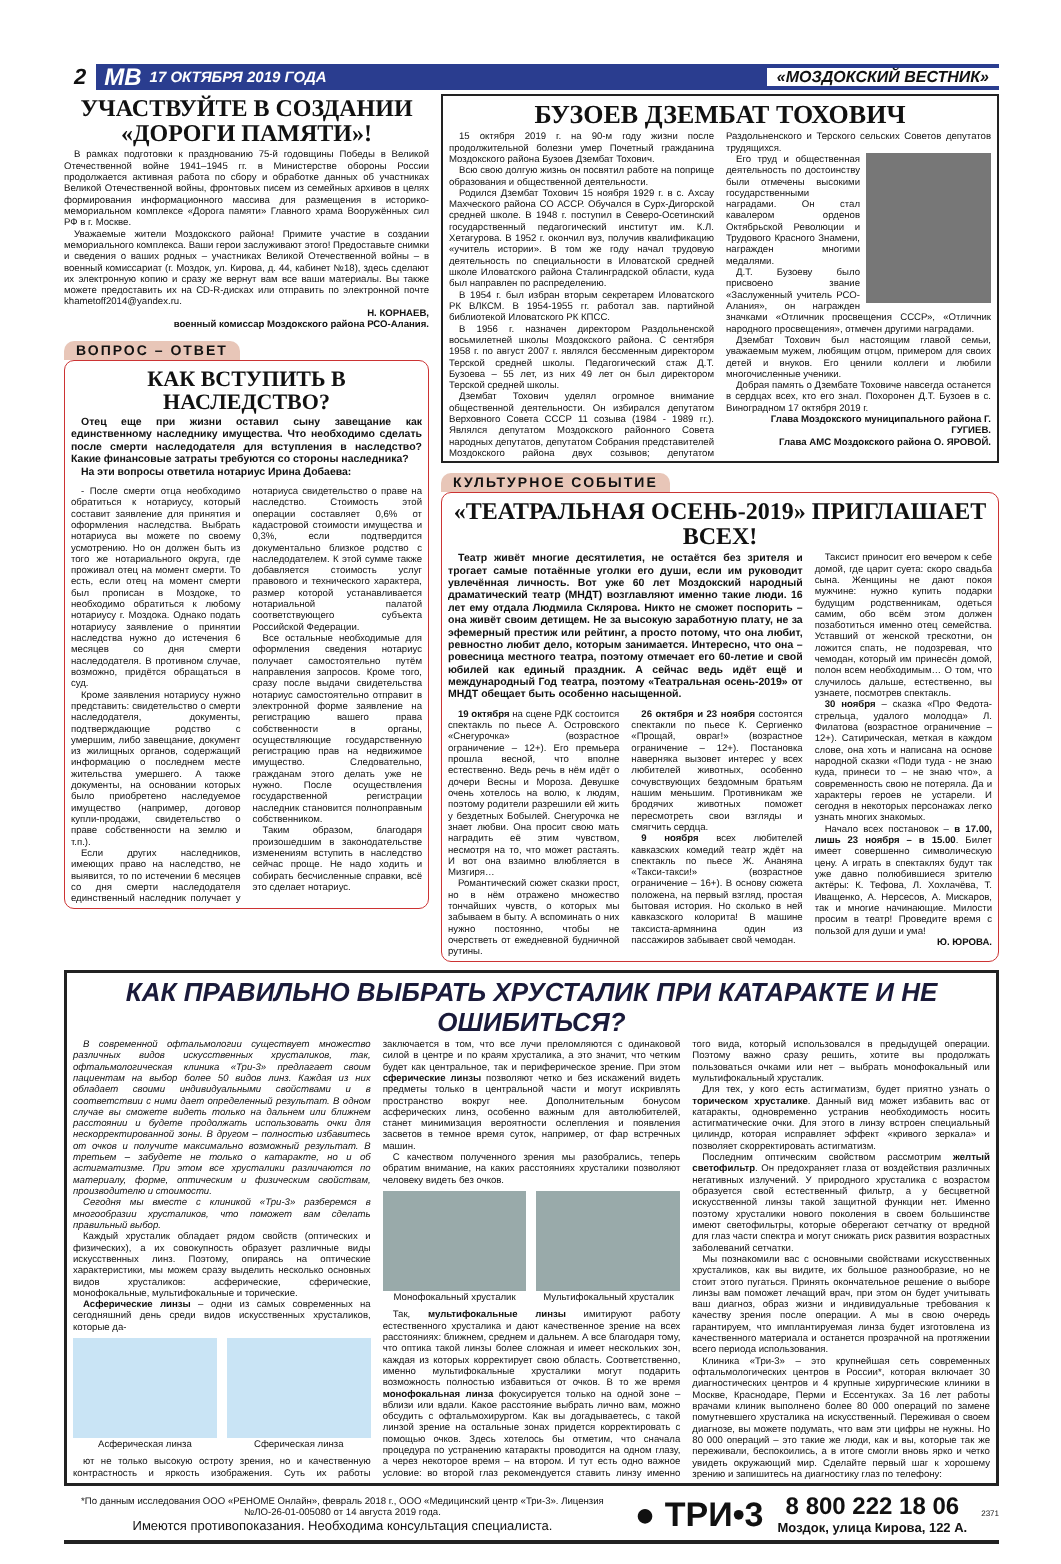2 МВ 17 ОКТЯБРЯ 2019 ГОДА «МОЗДОКСКИЙ ВЕСТНИК»
УЧАСТВУЙТЕ В СОЗДАНИИ «ДОРОГИ ПАМЯТИ»!
В рамках подготовки к празднованию 75-й годовщины Победы в Великой Отечественной войне 1941–1945 гг. в Министерстве обороны России продолжается активная работа по сбору и обработке данных об участниках Великой Отечественной войны, фронтовых писем из семейных архивов в целях формирования информационного массива для размещения в историко-мемориальном комплексе «Дорога памяти» Главного храма Вооружённых сил РФ в г. Москве.
Уважаемые жители Моздокского района! Примите участие в создании мемориального комплекса. Ваши герои заслуживают этого! Предоставьте снимки и сведения о ваших родных – участниках Великой Отечественной войны – в военный комиссариат (г. Моздок, ул. Кирова, д. 44, кабинет №18), здесь сделают их электронную копию и сразу же вернут вам все ваши материалы. Вы также можете предоставить их на CD-R-дисках или отправить по электронной почте khametoff2014@yandex.ru.
Н. КОРНАЕВ,
военный комиссар Моздокского района РСО-Алания.
ВОПРОС – ОТВЕТ
КАК ВСТУПИТЬ В НАСЛЕДСТВО?
Отец еще при жизни оставил сыну завещание как единственному наследнику имущества. Что необходимо сделать после смерти наследодателя для вступления в наследство? Какие финансовые затраты требуются со стороны наследника?
На эти вопросы ответила нотариус Ирина Добаева:
- После смерти отца необходимо обратиться к нотариусу, который составит заявление для принятия и оформления наследства. Выбрать нотариуса вы можете по своему усмотрению. Но он должен быть из того же нотариального округа, где проживал отец на момент смерти. То есть, если отец на момент смерти был прописан в Моздоке, то необходимо обратиться к любому нотариусу г. Моздока. Однако подать нотариусу заявление о принятии наследства нужно до истечения 6 месяцев со дня смерти наследодателя. В противном случае, возможно, придётся обращаться в суд.
Кроме заявления нотариусу нужно представить: свидетельство о смерти наследодателя, документы, подтверждающие родство с умершим, либо завещание, документ из жилищных органов, содержащий информацию о последнем месте жительства умершего. А также документы, на основании которых было приобретено наследуемое имущество (например, договор купли-продажи, свидетельство о праве собственности на землю и т.п.).
Если других наследников, имеющих право на наследство, не выявится, то по истечении 6 месяцев со дня смерти наследодателя единственный наследник получает у нотариуса свидетельство о праве на наследство. Стоимость этой операции составляет 0,6% от кадастровой стоимости имущества и 0,3%, если подтвердится документально близкое родство с наследодателем. К этой сумме также добавляется стоимость услуг правового и технического характера, размер которой устанавливается нотариальной палатой соответствующего субъекта Российской Федерации.
Все остальные необходимые для оформления сведения нотариус получает самостоятельно путём направления запросов. Кроме того, сразу после выдачи свидетельства нотариус самостоятельно отправит в электронной форме заявление на регистрацию вашего права собственности в органы, осуществляющие государственную регистрацию прав на недвижимое имущество. Следовательно, гражданам этого делать уже не нужно. После осуществления государственной регистрации наследник становится полноправным собственником.
Таким образом, благодаря произошедшим в законодательстве изменениям вступить в наследство сейчас проще. Не надо ходить и собирать бесчисленные справки, всё это сделает нотариус.
БУЗОЕВ ДЗЕМБАТ ТОХОВИЧ
15 октября 2019 г. на 90-м году жизни после продолжительной болезни умер Почетный гражданина Моздокского района Бузоев Дзембат Тохович.
Всю свою долгую жизнь он посвятил работе на поприще образования и общественной деятельности.
Родился Дзембат Тохович 15 ноября 1929 г. в с. Ахсау Махческого района СО АССР. Обучался в Сурх-Дигорской средней школе. В 1948 г. поступил в Северо-Осетинский государственный педагогический институт им. К.Л. Хетагурова. В 1952 г. окончил вуз, получив квалификацию «учитель истории». В том же году начал трудовую деятельность по специальности в Иловатской средней школе Иловатского района Сталинградской области, куда был направлен по распределению.
В 1954 г. был избран вторым секретарем Иловатского РК ВЛКСМ. В 1954-1955 гг. работал зав. партийной библиотекой Иловатского РК КПСС.
В 1956 г. назначен директором Раздольненской восьмилетней школы Моздокского района. С сентября 1958 г. по август 2007 г. являлся бессменным директором Терской средней школы. Педагогический стаж Д.Т. Бузоева – 55 лет, из них 49 лет он был директором Терской средней школы.
Дзембат Тохович уделял огромное внимание общественной деятельности. Он избирался депутатом Верховного Совета СССР 11 созыва (1984 - 1989 гг.). Являлся депутатом Моздокского районного Совета народных депутатов, депутатом Собрания представителей Моздокского района двух созывов; депутатом Раздольненского и Терского сельских Советов депутатов трудящихся.
Его труд и общественная деятельность по достоинству были отмечены высокими государственными наградами. Он стал кавалером орденов Октябрьской Революции и Трудового Красного Знамени, награжден многими медалями.
Д.Т. Бузоеву было присвоено звание «Заслуженный учитель РСО-Алания», он награжден значками «Отличник просвещения СССР», «Отличник народного просвещения», отмечен другими наградами.
Дзембат Тохович был настоящим главой семьи, уважаемым мужем, любящим отцом, примером для своих детей и внуков. Его ценили коллеги и любили многочисленные ученики.
Добрая память о Дзембате Тоховиче навсегда останется в сердцах всех, кто его знал. Похоронен Д.Т. Бузоев в с. Виноградном 17 октября 2019 г.
Глава Моздокского муниципального района Г. ГУГИЕВ.
Глава АМС Моздокского района О. ЯРОВОЙ.
КУЛЬТУРНОЕ СОБЫТИЕ
«ТЕАТРАЛЬНАЯ ОСЕНЬ-2019» ПРИГЛАШАЕТ ВСЕХ!
Театр живёт многие десятилетия, не остаётся без зрителя и трогает самые потаённые уголки его души, если им руководит увлечённая личность. Вот уже 60 лет Моздокский народный драматический театр (МНДТ) возглавляют именно такие люди. 16 лет ему отдала Людмила Склярова. Никто не сможет поспорить – она живёт своим детищем. Не за высокую заработную плату, не за эфемерный престиж или рейтинг, а просто потому, что она любит, ревностно любит дело, которым занимается. Интересно, что она – ровесница местного театра, поэтому отмечает его 60-летие и свой юбилей как единый праздник. А сейчас ведь идёт ещё и международный Год театра, поэтому «Театральная осень-2019» от МНДТ обещает быть особенно насыщенной.
19 октября на сцене РДК состоится спектакль по пьесе А. Островского «Снегурочка» (возрастное ограничение – 12+). Его премьера прошла весной, что вполне естественно. Ведь речь в нём идёт о дочери Весны и Мороза. Девушке очень хотелось на волю, к людям, поэтому родители разрешили ей жить у бездетных Бобылей. Снегурочка не знает любви. Она просит свою мать наградить её этим чувством, несмотря на то, что может растаять. И вот она взаимно влюбляется в Мизгиря…
Романтический сюжет сказки прост, но в нём отражено множество тончайших чувств, о которых мы забываем в быту. А вспоминать о них нужно постоянно, чтобы не очерстветь от ежедневной будничной рутины.
26 октября и 23 ноября состоятся спектакли по пьесе К. Сергиенко «Прощай, овраг!» (возрастное ограничение – 12+). Постановка наверняка вызовет интерес у всех любителей животных, особенно сочувствующих бездомным братьям нашим меньшим. Противникам же бродячих животных поможет пересмотреть свои взгляды и смягчить сердца.
9 ноября всех любителей кавказских комедий театр ждёт на спектакль по пьесе Ж. Ананяна «Такси-такси!» (возрастное ограничение – 16+). В основу сюжета положена, на первый взгляд, простая бытовая история. Но сколько в ней кавказского колорита! В машине таксиста-армянина один из пассажиров забывает свой чемодан.
Таксист приносит его вечером к себе домой, где царит суета: скоро свадьба сына. Женщины не дают покоя мужчине: нужно купить подарки будущим родственникам, одеться самим, обо всём этом должен позаботиться именно отец семейства. Уставший от женской трескотни, он ложится спать, не подозревая, что чемодан, который им принесён домой, полон всем необходимым… О том, что случилось дальше, естественно, вы узнаете, посмотрев спектакль.
30 ноября – сказка «Про Федота-стрельца, удалого молодца» Л. Филатова (возрастное ограничение – 12+). Сатирическая, меткая в каждом слове, она хоть и написана на основе народной сказки «Поди туда - не знаю куда, принеси то – не знаю что», а современность свою не потеряла. Да и характеры героев не устарели. И сегодня в некоторых персонажах легко узнать многих знакомых.
Начало всех постановок – в 17.00, лишь 23 ноября – в 15.00. Билет имеет совершенно символическую цену. А играть в спектаклях будут так уже давно полюбившиеся зрителю актёры: К. Тефова, Л. Хохлачёва, Т. Иващенко, А. Нерсесов, А. Мискаров, так и многие начинающие. Милости просим в театр! Проведите время с пользой для души и ума!
Ю. ЮРОВА.
КАК ПРАВИЛЬНО ВЫБРАТЬ ХРУСТАЛИК ПРИ КАТАРАКТЕ И НЕ ОШИБИТЬСЯ?
В современной офтальмологии существует множество различных видов искусственных хрусталиков, так, офтальмологическая клиника «Три-3» предлагает своим пациентам на выбор более 50 видов линз. Каждая из них обладает своими индивидуальными свойствами и в соответствии с ними дает определенный результат. В одном случае вы сможете видеть только на дальнем или ближнем расстоянии и будете продолжать использовать очки для нескорректированной зоны. В другом – полностью избавитесь от очков и получите максимально возможный результат. В третьем – забудете не только о катаракте, но и об астигматизме. При этом все хрусталики различаются по материалу, форме, оптическим и физическим свойствам, производителю и стоимости.
Сегодня мы вместе с клиникой «Три-3» разберемся в многообразии хрусталиков, что поможет вам сделать правильный выбор.
Каждый хрусталик обладает рядом свойств (оптических и физических), а их совокупность образует различные виды искусственных линз. Поэтому, опираясь на оптические характеристики, мы можем сразу выделить несколько основных видов хрусталиков: асферические, сферические, монофокальные, мультифокальные и торические.
Асферические линзы – одни из самых современных на сегодняшний день среди видов искусственных хрусталиков, которые да-
Асферическая линза Сферическая линза
ют не только высокую остроту зрения, но и качественную контрастность и яркость изображения. Суть их работы заключается в том, что все лучи преломляются с одинаковой силой в центре и по краям хрусталика, а это значит, что четким будет как центральное, так и периферическое зрение. При этом сферические линзы позволяют четко и без искажений видеть предметы только в центральной части и могут искривлять пространство вокруг нее. Дополнительным бонусом асферических линз, особенно важным для автолюбителей, станет минимизация вероятности ослепления и появления засветов в темное время суток, например, от фар встречных машин.
С качеством полученного зрения мы разобрались, теперь обратим внимание, на каких расстояниях хрусталики позволяют человеку видеть без очков.
Монофокальный хрусталик Мультифокальный хрусталик
Так, мультифокальные линзы имитируют работу естественного хрусталика и дают качественное зрение на всех расстояниях: ближнем, среднем и дальнем. А все благодаря тому, что оптика такой линзы более сложная и имеет нескольких зон, каждая из которых корректирует свою область. Соответственно, именно мультифокальные хрусталики могут подарить возможность полностью избавиться от очков. В то же время монофокальная линза фокусируется только на одной зоне – вблизи или вдали. Какое расстояние выбрать лично вам, можно обсудить с офтальмохирургом. Как вы догадываетесь, с такой линзой зрение на остальные зонах придется корректировать с помощью очков. Здесь хотелось бы отметим, что сначала процедура по устранению катаракты проводится на одном глазу, а через некоторое время – на втором. И тут есть одно важное условие: во второй глаз рекомендуется ставить линзу именно того вида, который использовался в предыдущей операции. Поэтому важно сразу решить, хотите вы продолжать пользоваться очками или нет – выбрать монофокальный или мультифокальный хрусталик.
Для тех, у кого есть астигматизм, будет приятно узнать о торическом хрусталике. Данный вид может избавить вас от катаракты, одновременно устранив необходимость носить астигматические очки. Для этого в линзу встроен специальный цилиндр, которая исправляет эффект «кривого зеркала» и позволяет скорректировать астигматизм.
Последним оптическим свойством рассмотрим желтый светофильтр. Он предохраняет глаза от воздействия различных негативных излучений. У природного хрусталика с возрастом образуется свой естественный фильтр, а у бесцветной искусственной линзы такой защитной функции нет. Именно поэтому хрусталики нового поколения в своем большинстве имеют светофильтры, которые оберегают сетчатку от вредной для глаз части спектра и могут снижать риск развития возрастных заболеваний сетчатки.
Мы познакомили вас с основными свойствами искусственных хрусталиков, как вы видите, их большое разнообразие, но не стоит этого пугаться. Принять окончательное решение о выборе линзы вам поможет лечащий врач, при этом он будет учитывать ваш диагноз, образ жизни и индивидуальные требования к качеству зрения после операции. А мы в свою очередь гарантируем, что имплантируемая линза будет изготовлена из качественного материала и останется прозрачной на протяжении всего периода использования.
Клиника «Три-3» – это крупнейшая сеть современных офтальмологических центров в России*, которая включает 30 диагностических центров и 4 крупные хирургические клиники в Москве, Краснодаре, Перми и Ессентуках. За 16 лет работы врачами клиник выполнено более 80 000 операций по замене помутневшего хрусталика на искусственный. Переживая о своем диагнозе, вы можете подумать, что вам эти цифры не нужны. Но 80 000 операций – это такие же люди, как и вы, которые так же переживали, беспокоились, а в итоге смогли вновь ярко и четко увидеть окружающий мир. Сделайте первый шаг к хорошему зрению и запишитесь на диагностику глаз по телефону:
*По данным исследования ООО «РЕНОМЕ Онлайн», февраль 2018 г., ООО «Медицинский центр «Три-3». Лицензия №ЛО-26-01-005080 от 14 августа 2019 года.
Имеются противопоказания. Необходима консультация специалиста.
● ТРИ•3
8 800 222 18 06
Моздок, улица Кирова, 122 А.
2371